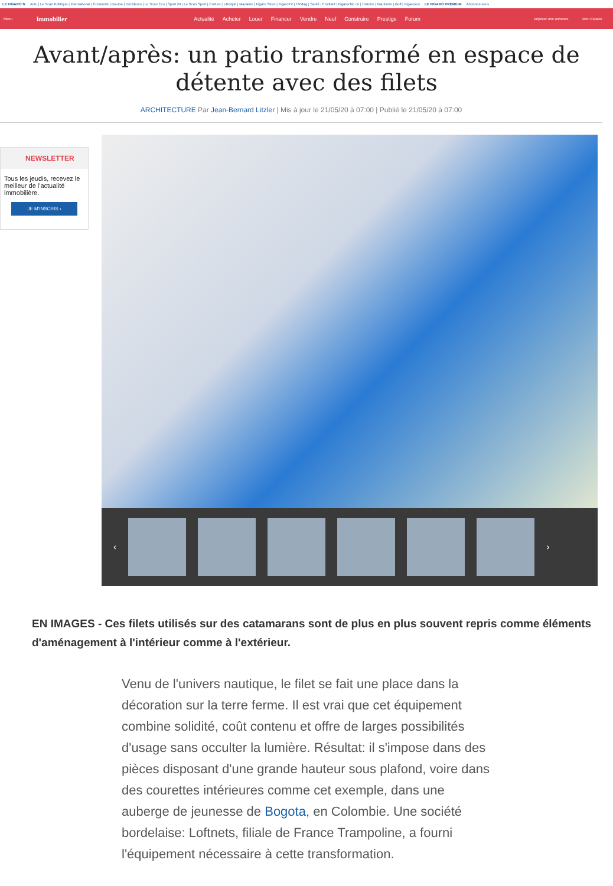LE FIGARO·fr Actu | Le Scan Politique | International | Économie | Bourse | Décideurs | Le Scan Éco | Sport 24 | Le Scan Sport | Culture | Lifestyle | Madame | Figaro Store | FigaroTV | TVMag | Santé | Étudiant | Figarochic.cn | Histoire | Nautisme | Golf | Figarosco LE FIGARO PREMIUM Abonnez-vous
Menu
immobilier
Actualité Acheter Louer Financer Vendre Neuf Construire Prestige Forum
Déposer une annonce Mon Espace
Avant/après: un patio transformé en espace de détente avec des filets
ARCHITECTURE Par Jean-Bernard Litzler | Mis à jour le 21/05/20 à 07:00 | Publié le 21/05/20 à 07:00
NEWSLETTER
Tous les jeudis, recevez le meilleur de l'actualité immobilière.
JE M'INSCRIS ›
‹ ›
EN IMAGES - Ces filets utilisés sur des catamarans sont de plus en plus souvent repris comme éléments d'aménagement à l'intérieur comme à l'extérieur.
Venu de l'univers nautique, le filet se fait une place dans la décoration sur la terre ferme. Il est vrai que cet équipement combine solidité, coût contenu et offre de larges possibilités d'usage sans occulter la lumière. Résultat: il s'impose dans des pièces disposant d'une grande hauteur sous plafond, voire dans des courettes intérieures comme cet exemple, dans une auberge de jeunesse de Bogota, en Colombie. Une société bordelaise: Loftnets, filiale de France Trampoline, a fourni l'équipement nécessaire à cette transformation.